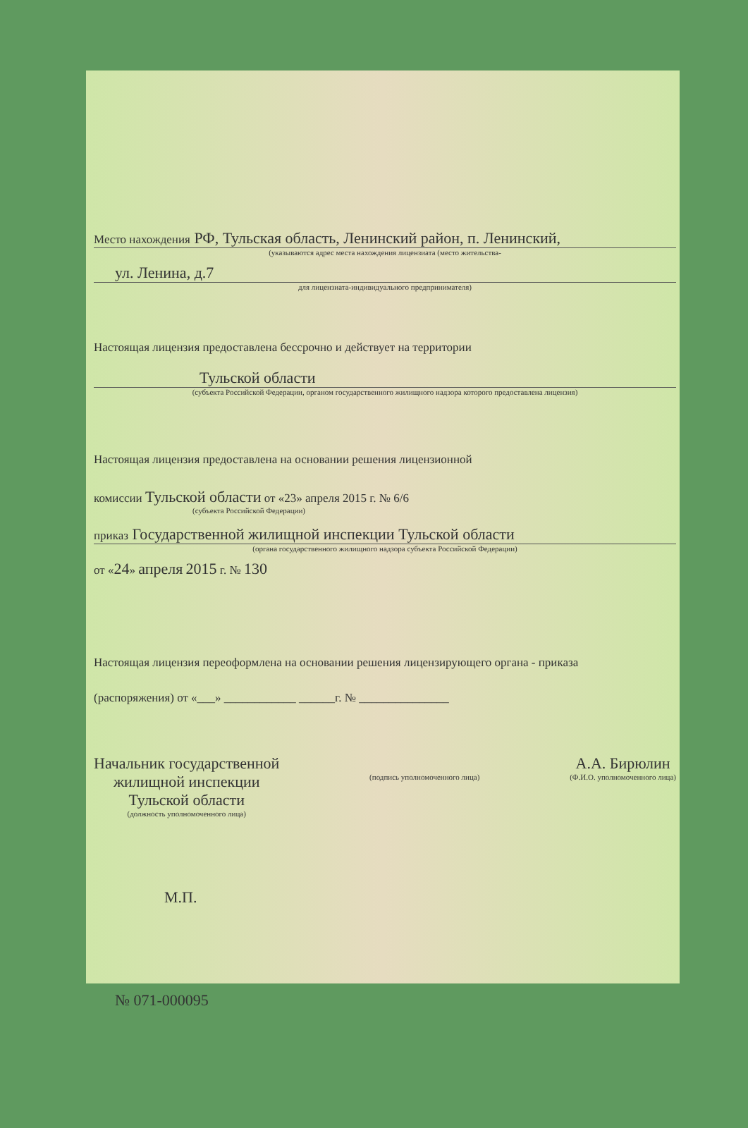Место нахождения РФ, Тульская область, Ленинский район, п. Ленинский,
(указываются адрес места нахождения лицензиата (место жительства-
ул. Ленина, д.7
для лицензиата-индивидуального предпринимателя)
Настоящая лицензия предоставлена бессрочно и действует на территории
Тульской области
(субъекта Российской Федерации, органом государственного жилищного надзора которого предоставлена лицензия)
Настоящая лицензия предоставлена на основании решения лицензионной
комиссии Тульской области от «23» апреля 2015 г. № 6/6
(субъекта Российской Федерации)
приказ Государственной жилищной инспекции Тульской области
(органа государственного жилищного надзора субъекта Российской Федерации)
от «24» апреля 2015 г. № 130
Настоящая лицензия переоформлена на основании решения лицензирующего органа - приказа
(распоряжения) от «___» ____________ ______г. № _______________
Начальник государственной
жилищной инспекции
Тульской области
(должность уполномоченного лица)
(подпись уполномоченного лица)
А.А. Бирюлин
(Ф.И.О. уполномоченного лица)
М.П.
№ 071-000095